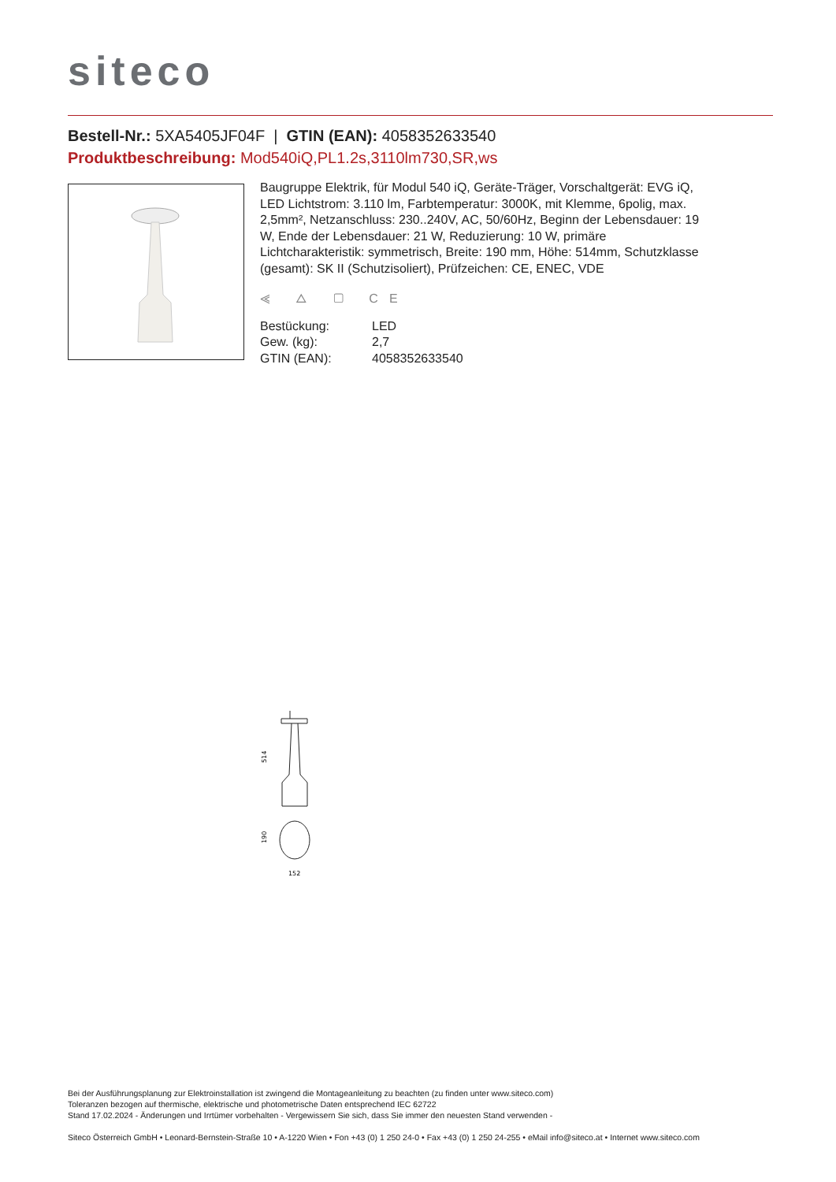siteco
Bestell-Nr.: 5XA5405JF04F | GTIN (EAN): 4058352633540
Produktbeschreibung: Mod540iQ,PL1.2s,3110lm730,SR,ws
Baugruppe Elektrik, für Modul 540 iQ, Geräte-Träger, Vorschaltgerät: EVG iQ, LED Lichtstrom: 3.110 lm, Farbtemperatur: 3000K, mit Klemme, 6polig, max. 2,5mm², Netzanschluss: 230..240V, AC, 50/60Hz, Beginn der Lebensdauer: 19 W, Ende der Lebensdauer: 21 W, Reduzierung: 10 W, primäre Lichtcharakteristik: symmetrisch, Breite: 190 mm, Höhe: 514mm, Schutzklasse (gesamt): SK II (Schutzisoliert), Prüfzeichen: CE, ENEC, VDE
⪡ △ ▢ CE
| Bestückung: | LED |
| Gew. (kg): | 2,7 |
| GTIN (EAN): | 4058352633540 |
514
190
152
Bei der Ausführungsplanung zur Elektroinstallation ist zwingend die Montageanleitung zu beachten (zu finden unter www.siteco.com)
Toleranzen bezogen auf thermische, elektrische und photometrische Daten entsprechend IEC 62722
Stand 17.02.2024 - Änderungen und Irrtümer vorbehalten - Vergewissern Sie sich, dass Sie immer den neuesten Stand verwenden -
Siteco Österreich GmbH • Leonard-Bernstein-Straße 10 • A-1220 Wien • Fon +43 (0) 1 250 24-0 • Fax +43 (0) 1 250 24-255 • eMail info@siteco.at • Internet www.siteco.com